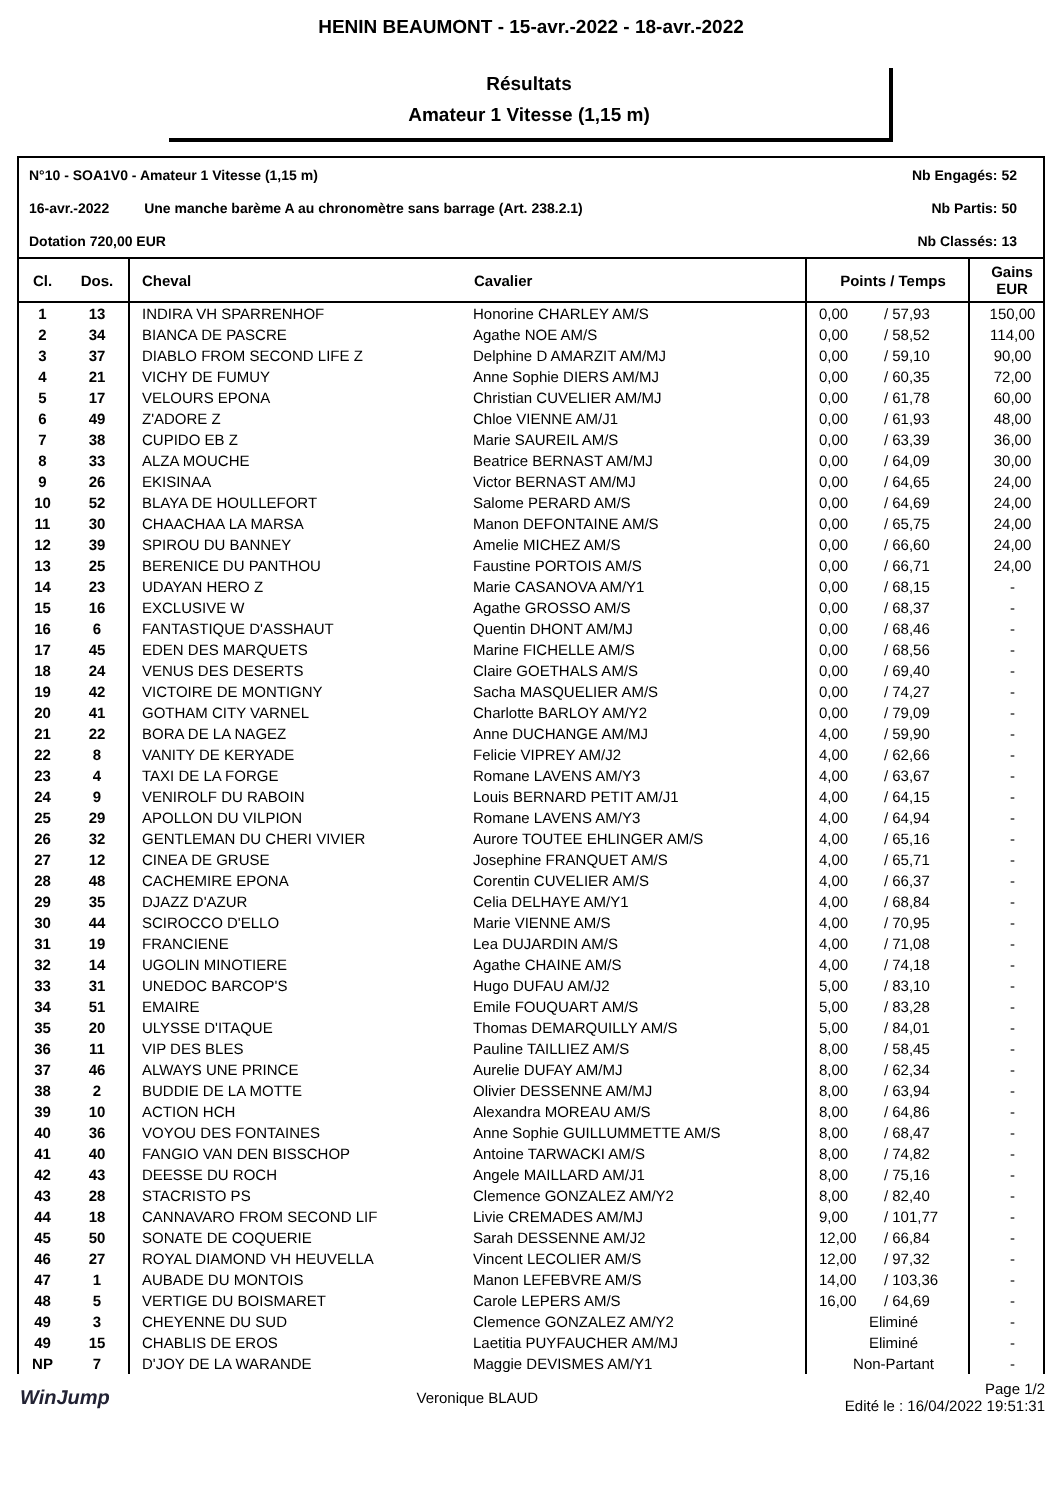HENIN BEAUMONT - 15-avr.-2022 - 18-avr.-2022
Résultats
Amateur 1 Vitesse (1,15 m)
N°10 - SOA1V0 - Amateur 1 Vitesse (1,15 m) Nb Engagés: 52
16-avr.-2022 Une manche barème A au chronomètre sans barrage (Art. 238.2.1) Nb Partis: 50
Dotation 720,00 EUR Nb Classés: 13
| Cl. | Dos. | Cheval | Cavalier | Points / Temps | | Gains EUR |
| --- | --- | --- | --- | --- | --- | --- |
| 1 | 13 | INDIRA VH SPARRENHOF | Honorine CHARLEY AM/S | 0,00 | / 57,93 | 150,00 |
| 2 | 34 | BIANCA DE PASCRE | Agathe NOE AM/S | 0,00 | / 58,52 | 114,00 |
| 3 | 37 | DIABLO FROM SECOND LIFE Z | Delphine D AMARZIT AM/MJ | 0,00 | / 59,10 | 90,00 |
| 4 | 21 | VICHY DE FUMUY | Anne Sophie DIERS AM/MJ | 0,00 | / 60,35 | 72,00 |
| 5 | 17 | VELOURS EPONA | Christian CUVELIER AM/MJ | 0,00 | / 61,78 | 60,00 |
| 6 | 49 | Z'ADORE Z | Chloe VIENNE AM/J1 | 0,00 | / 61,93 | 48,00 |
| 7 | 38 | CUPIDO EB Z | Marie SAUREIL AM/S | 0,00 | / 63,39 | 36,00 |
| 8 | 33 | ALZA MOUCHE | Beatrice BERNAST AM/MJ | 0,00 | / 64,09 | 30,00 |
| 9 | 26 | EKISINAA | Victor BERNAST AM/MJ | 0,00 | / 64,65 | 24,00 |
| 10 | 52 | BLAYA DE HOULLEFORT | Salome PERARD AM/S | 0,00 | / 64,69 | 24,00 |
| 11 | 30 | CHAACHAA LA MARSA | Manon DEFONTAINE AM/S | 0,00 | / 65,75 | 24,00 |
| 12 | 39 | SPIROU DU BANNEY | Amelie MICHEZ AM/S | 0,00 | / 66,60 | 24,00 |
| 13 | 25 | BERENICE DU PANTHOU | Faustine PORTOIS AM/S | 0,00 | / 66,71 | 24,00 |
| 14 | 23 | UDAYAN HERO Z | Marie CASANOVA AM/Y1 | 0,00 | / 68,15 | - |
| 15 | 16 | EXCLUSIVE W | Agathe GROSSO AM/S | 0,00 | / 68,37 | - |
| 16 | 6 | FANTASTIQUE D'ASSHAUT | Quentin DHONT AM/MJ | 0,00 | / 68,46 | - |
| 17 | 45 | EDEN DES MARQUETS | Marine FICHELLE AM/S | 0,00 | / 68,56 | - |
| 18 | 24 | VENUS DES DESERTS | Claire GOETHALS AM/S | 0,00 | / 69,40 | - |
| 19 | 42 | VICTOIRE DE MONTIGNY | Sacha MASQUELIER AM/S | 0,00 | / 74,27 | - |
| 20 | 41 | GOTHAM CITY VARNEL | Charlotte BARLOY AM/Y2 | 0,00 | / 79,09 | - |
| 21 | 22 | BORA DE LA NAGEZ | Anne DUCHANGE AM/MJ | 4,00 | / 59,90 | - |
| 22 | 8 | VANITY DE KERYADE | Felicie VIPREY AM/J2 | 4,00 | / 62,66 | - |
| 23 | 4 | TAXI DE LA FORGE | Romane LAVENS AM/Y3 | 4,00 | / 63,67 | - |
| 24 | 9 | VENIROLF DU RABOIN | Louis BERNARD PETIT AM/J1 | 4,00 | / 64,15 | - |
| 25 | 29 | APOLLON DU VILPION | Romane LAVENS AM/Y3 | 4,00 | / 64,94 | - |
| 26 | 32 | GENTLEMAN DU CHERI VIVIER | Aurore TOUTEE EHLINGER AM/S | 4,00 | / 65,16 | - |
| 27 | 12 | CINEA DE GRUSE | Josephine FRANQUET AM/S | 4,00 | / 65,71 | - |
| 28 | 48 | CACHEMIRE EPONA | Corentin CUVELIER AM/S | 4,00 | / 66,37 | - |
| 29 | 35 | DJAZZ D'AZUR | Celia DELHAYE AM/Y1 | 4,00 | / 68,84 | - |
| 30 | 44 | SCIROCCO D'ELLO | Marie VIENNE AM/S | 4,00 | / 70,95 | - |
| 31 | 19 | FRANCIENE | Lea DUJARDIN AM/S | 4,00 | / 71,08 | - |
| 32 | 14 | UGOLIN MINOTIERE | Agathe CHAINE AM/S | 4,00 | / 74,18 | - |
| 33 | 31 | UNEDOC BARCOP'S | Hugo DUFAU AM/J2 | 5,00 | / 83,10 | - |
| 34 | 51 | EMAIRE | Emile FOUQUART AM/S | 5,00 | / 83,28 | - |
| 35 | 20 | ULYSSE D'ITAQUE | Thomas DEMARQUILLY AM/S | 5,00 | / 84,01 | - |
| 36 | 11 | VIP DES BLES | Pauline TAILLIEZ AM/S | 8,00 | / 58,45 | - |
| 37 | 46 | ALWAYS UNE PRINCE | Aurelie DUFAY AM/MJ | 8,00 | / 62,34 | - |
| 38 | 2 | BUDDIE DE LA MOTTE | Olivier DESSENNE AM/MJ | 8,00 | / 63,94 | - |
| 39 | 10 | ACTION HCH | Alexandra MOREAU AM/S | 8,00 | / 64,86 | - |
| 40 | 36 | VOYOU DES FONTAINES | Anne Sophie GUILLUMMETTE AM/S | 8,00 | / 68,47 | - |
| 41 | 40 | FANGIO VAN DEN BISSCHOP | Antoine TARWACKI AM/S | 8,00 | / 74,82 | - |
| 42 | 43 | DEESSE DU ROCH | Angele MAILLARD AM/J1 | 8,00 | / 75,16 | - |
| 43 | 28 | STACRISTO PS | Clemence GONZALEZ AM/Y2 | 8,00 | / 82,40 | - |
| 44 | 18 | CANNAVARO FROM SECOND LIF | Livie CREMADES AM/MJ | 9,00 | / 101,77 | - |
| 45 | 50 | SONATE DE COQUERIE | Sarah DESSENNE AM/J2 | 12,00 | / 66,84 | - |
| 46 | 27 | ROYAL DIAMOND VH HEUVELLA | Vincent LECOLIER AM/S | 12,00 | / 97,32 | - |
| 47 | 1 | AUBADE DU MONTOIS | Manon LEFEBVRE AM/S | 14,00 | / 103,36 | - |
| 48 | 5 | VERTIGE DU BOISMARET | Carole LEPERS AM/S | 16,00 | / 64,69 | - |
| 49 | 3 | CHEYENNE DU SUD | Clemence GONZALEZ AM/Y2 | Eliminé | | - |
| 49 | 15 | CHABLIS DE EROS | Laetitia PUYFAUCHER AM/MJ | Eliminé | | - |
| NP | 7 | D'JOY DE LA WARANDE | Maggie DEVISMES AM/Y1 | Non-Partant | | - |
WinJump Veronique BLAUD Page 1/2
Edité le : 16/04/2022 19:51:31